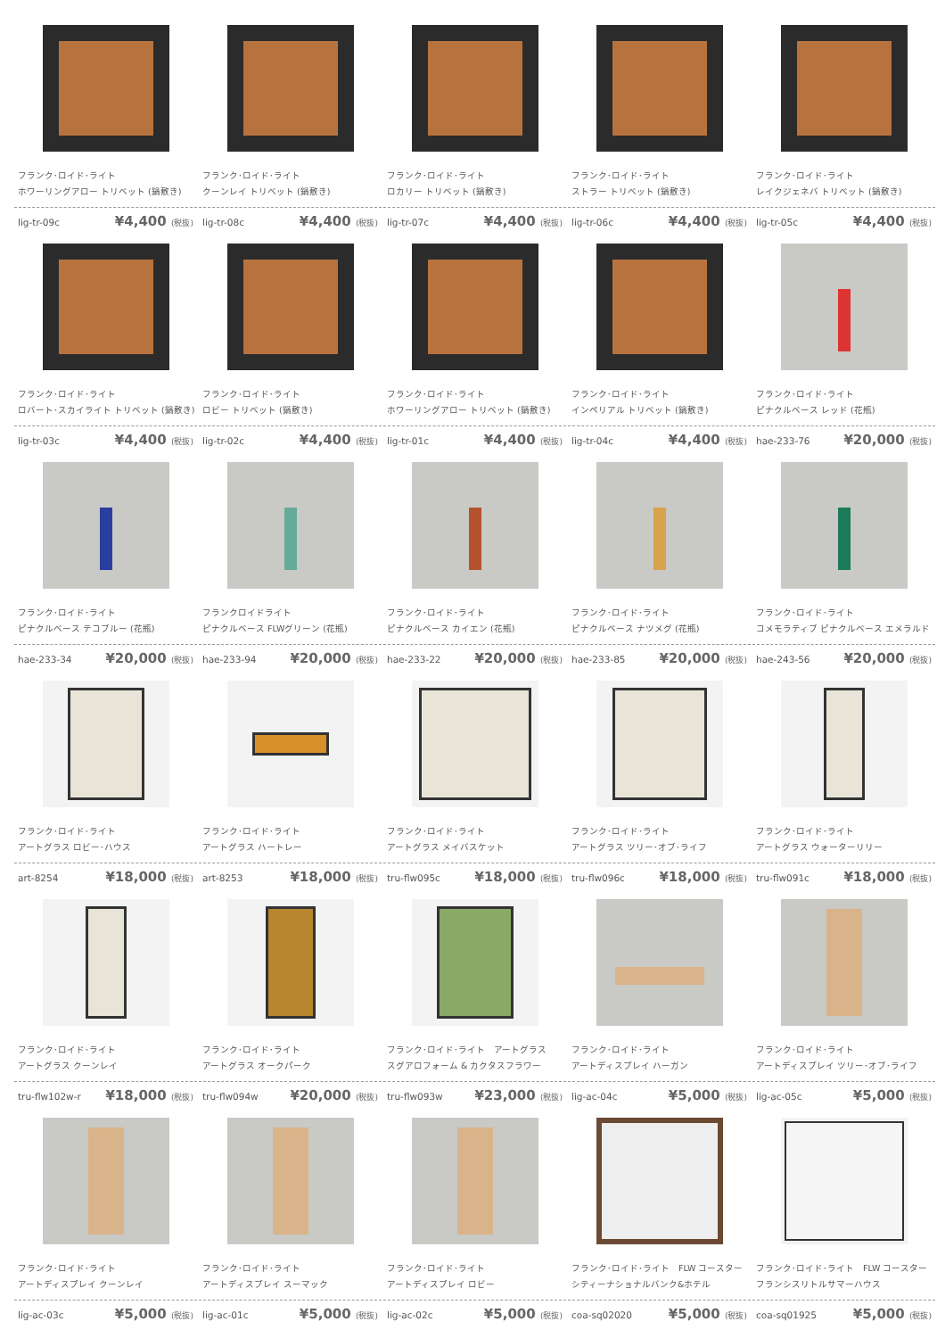フランク･ロイド･ライト
ホワーリングアロー トリベット (鍋敷き)
lig-tr-09c ¥4,400 (税抜)
フランク･ロイド･ライト
クーンレイ トリベット (鍋敷き)
lig-tr-08c ¥4,400 (税抜)
フランク･ロイド･ライト
ロカリー トリベット (鍋敷き)
lig-tr-07c ¥4,400 (税抜)
フランク･ロイド･ライト
ストラー トリベット (鍋敷き)
lig-tr-06c ¥4,400 (税抜)
フランク･ロイド･ライト
レイクジェネバ トリベット (鍋敷き)
lig-tr-05c ¥4,400 (税抜)
フランク･ロイド･ライト
ロバート･スカイライト トリベット (鍋敷き)
lig-tr-03c ¥4,400 (税抜)
フランク･ロイド･ライト
ロビー トリベット (鍋敷き)
lig-tr-02c ¥4,400 (税抜)
フランク･ロイド･ライト
ホワーリングアロー トリベット (鍋敷き)
lig-tr-01c ¥4,400 (税抜)
フランク･ロイド･ライト
インペリアル トリベット (鍋敷き)
lig-tr-04c ¥4,400 (税抜)
フランク･ロイド･ライト
ピナクルベース レッド (花瓶)
hae-233-76 ¥20,000 (税抜)
フランク･ロイド･ライト
ピナクルベース テコブルー (花瓶)
hae-233-34 ¥20,000 (税抜)
フランクロイドライト
ピナクルベース FLWグリーン (花瓶)
hae-233-94 ¥20,000 (税抜)
フランク･ロイド･ライト
ピナクルベース カイエン (花瓶)
hae-233-22 ¥20,000 (税抜)
フランク･ロイド･ライト
ピナクルベース ナツメグ (花瓶)
hae-233-85 ¥20,000 (税抜)
フランク･ロイド･ライト
コメモラティブ ピナクルベース エメラルド
hae-243-56 ¥20,000 (税抜)
フランク･ロイド･ライト
アートグラス ロビー･ハウス
art-8254 ¥18,000 (税抜)
フランク･ロイド･ライト
アートグラス ハートレー
art-8253 ¥18,000 (税抜)
フランク･ロイド･ライト
アートグラス メイバスケット
tru-flw095c ¥18,000 (税抜)
フランク･ロイド･ライト
アートグラス ツリー･オブ･ライフ
tru-flw096c ¥18,000 (税抜)
フランク･ロイド･ライト
アートグラス ウォーターリリー
tru-flw091c ¥18,000 (税抜)
フランク･ロイド･ライト
アートグラス クーンレイ
tru-flw102w-r ¥18,000 (税抜)
フランク･ロイド･ライト
アートグラス オークパーク
tru-flw094w ¥20,000 (税抜)
フランク･ロイド･ライト　アートグラス
スグアロフォーム & カクタスフラワー
tru-flw093w ¥23,000 (税抜)
フランク･ロイド･ライト
アートディスプレイ ハーガン
lig-ac-04c ¥5,000 (税抜)
フランク･ロイド･ライト
アートディスプレイ ツリー･オブ･ライフ
lig-ac-05c ¥5,000 (税抜)
フランク･ロイド･ライト
アートディスプレイ クーンレイ
lig-ac-03c ¥5,000 (税抜)
フランク･ロイド･ライト
アートディスプレイ スーマック
lig-ac-01c ¥5,000 (税抜)
フランク･ロイド･ライト
アートディスプレイ ロビー
lig-ac-02c ¥5,000 (税抜)
フランク･ロイド･ライト　FLW コースター
シティーナショナルバンク&ホテル
coa-sq02020 ¥5,000 (税抜)
フランク･ロイド･ライト　FLW コースター
フランシスリトルサマーハウス
coa-sq01925 ¥5,000 (税抜)